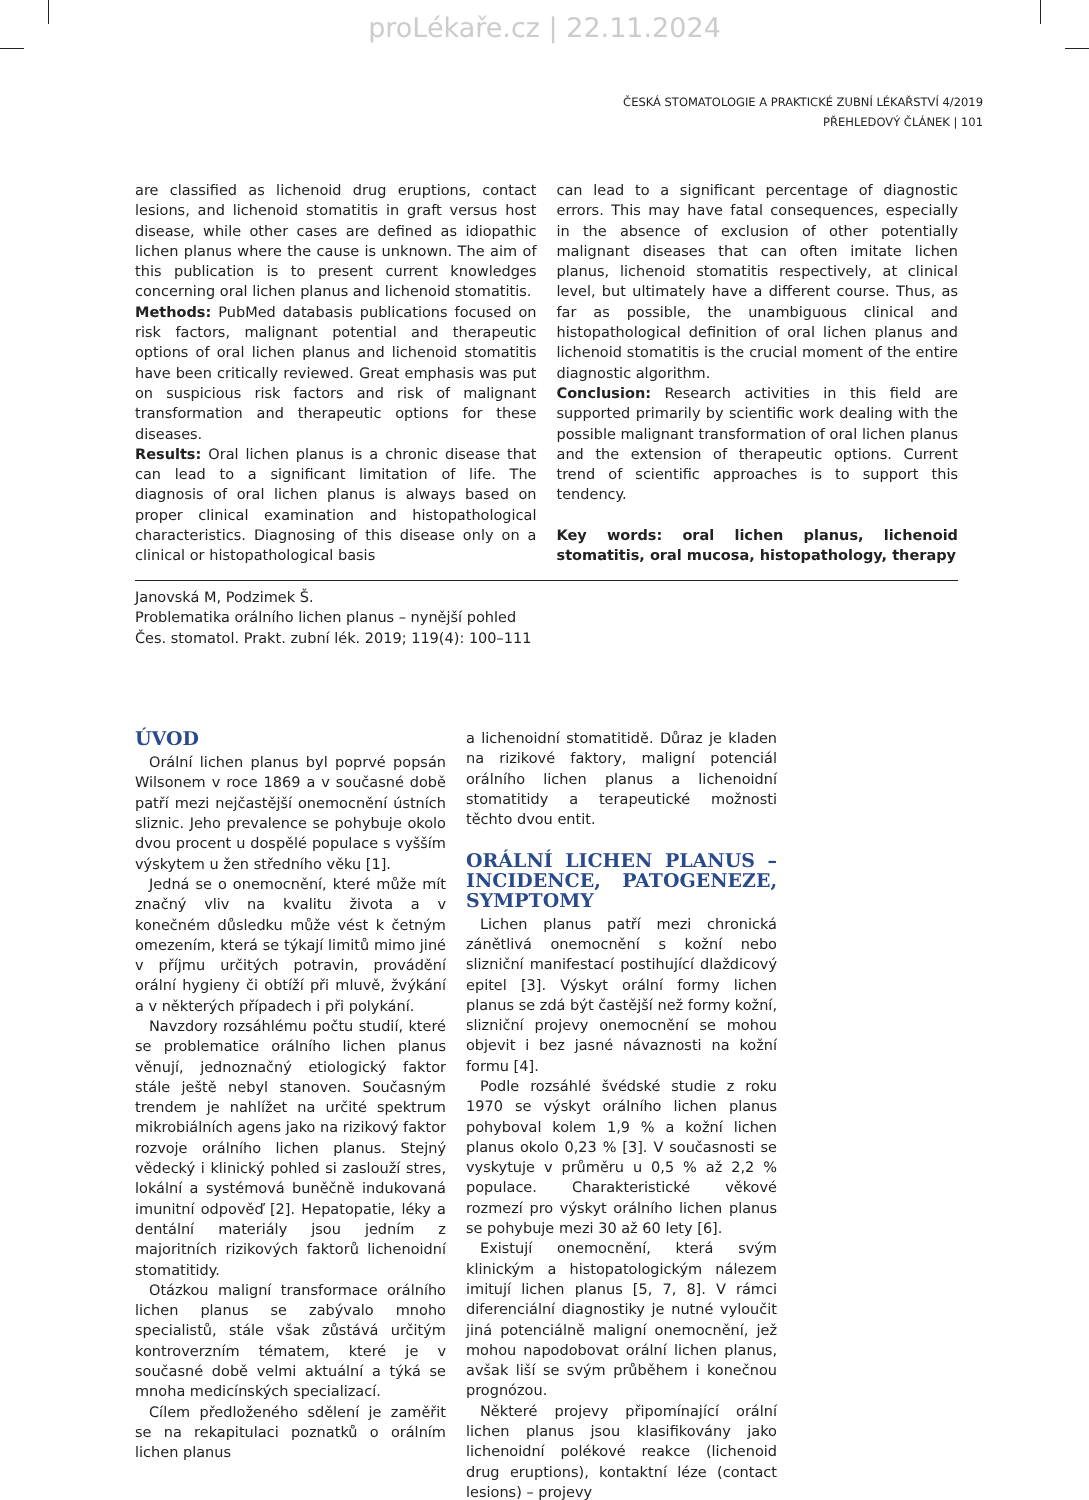proLékaře.cz | 22.11.2024
ČESKÁ STOMATOLOGIE A PRAKTICKÉ ZUBNÍ LÉKAŘSTVÍ 4/2019
PŘEHLEDOVÝ ČLÁNEK | 101
are classified as lichenoid drug eruptions, contact lesions, and lichenoid stomatitis in graft versus host disease, while other cases are defined as idiopathic lichen planus where the cause is unknown. The aim of this publication is to present current knowledges concerning oral lichen planus and lichenoid stomatitis.
Methods: PubMed databasis publications focused on risk factors, malignant potential and therapeutic options of oral lichen planus and lichenoid stomatitis have been critically reviewed. Great emphasis was put on suspicious risk factors and risk of malignant transformation and therapeutic options for these diseases.
Results: Oral lichen planus is a chronic disease that can lead to a significant limitation of life. The diagnosis of oral lichen planus is always based on proper clinical examination and histopathological characteristics. Diagnosing of this disease only on a clinical or histopathological basis
can lead to a significant percentage of diagnostic errors. This may have fatal consequences, especially in the absence of exclusion of other potentially malignant diseases that can often imitate lichen planus, lichenoid stomatitis respectively, at clinical level, but ultimately have a different course. Thus, as far as possible, the unambiguous clinical and histopathological definition of oral lichen planus and lichenoid stomatitis is the crucial moment of the entire diagnostic algorithm.
Conclusion: Research activities in this field are supported primarily by scientific work dealing with the possible malignant transformation of oral lichen planus and the extension of therapeutic options. Current trend of scientific approaches is to support this tendency.
Key words: oral lichen planus, lichenoid stomatitis, oral mucosa, histopathology, therapy
Janovská M, Podzimek Š.
Problematika orálního lichen planus – nynější pohled
Čes. stomatol. Prakt. zubní lék. 2019; 119(4): 100–111
ÚVOD
Orální lichen planus byl poprvé popsán Wilsonem v roce 1869 a v současné době patří mezi nejčastější onemocnění ústních sliznic. Jeho prevalence se pohybuje okolo dvou procent u dospělé populace s vyšším výskytem u žen středního věku [1].
Jedná se o onemocnění, které může mít značný vliv na kvalitu života a v konečném důsledku může vést k četným omezením, která se týkají limitů mimo jiné v příjmu určitých potravin, provádění orální hygieny či obtíží při mluvě, žvýkání a v některých případech i při polykání.
Navzdory rozsáhlému počtu studií, které se problematice orálního lichen planus věnují, jednoznačný etiologický faktor stále ještě nebyl stanoven. Současným trendem je nahlížet na určité spektrum mikrobiálních agens jako na rizikový faktor rozvoje orálního lichen planus. Stejný vědecký i klinický pohled si zaslouží stres, lokální a systémová buněčně indukovaná imunitní odpověď [2]. Hepatopatie, léky a dentální materiály jsou jedním z majoritních rizikových faktorů lichenoidní stomatitidy.
Otázkou maligní transformace orálního lichen planus se zabývalo mnoho specialistů, stále však zůstává určitým kontroverzním tématem, které je v současné době velmi aktuální a týká se mnoha medicínských specializací.
Cílem předloženého sdělení je zaměřit se na rekapitulaci poznatků o orálním lichen planus
a lichenoidní stomatitidě. Důraz je kladen na rizikové faktory, maligní potenciál orálního lichen planus a lichenoidní stomatitidy a terapeutické možnosti těchto dvou entit.
ORÁLNÍ LICHEN PLANUS – INCIDENCE, PATOGENEZE, SYMPTOMY
Lichen planus patří mezi chronická zánětlivá onemocnění s kožní nebo slizniční manifestací postihující dlaždicový epitel [3]. Výskyt orální formy lichen planus se zdá být častější než formy kožní, slizniční projevy onemocnění se mohou objevit i bez jasné návaznosti na kožní formu [4].
Podle rozsáhlé švédské studie z roku 1970 se výskyt orálního lichen planus pohyboval kolem 1,9 % a kožní lichen planus okolo 0,23 % [3]. V současnosti se vyskytuje v průměru u 0,5 % až 2,2 % populace. Charakteristické věkové rozmezí pro výskyt orálního lichen planus se pohybuje mezi 30 až 60 lety [6].
Existují onemocnění, která svým klinickým a histopatologickým nálezem imitují lichen planus [5, 7, 8]. V rámci diferenciální diagnostiky je nutné vyloučit jiná potenciálně maligní onemocnění, jež mohou napodobovat orální lichen planus, avšak liší se svým průběhem i konečnou prognózou.
Některé projevy připomínající orální lichen planus jsou klasifikovány jako lichenoidní polékové reakce (lichenoid drug eruptions), kontaktní léze (contact lesions) – projevy